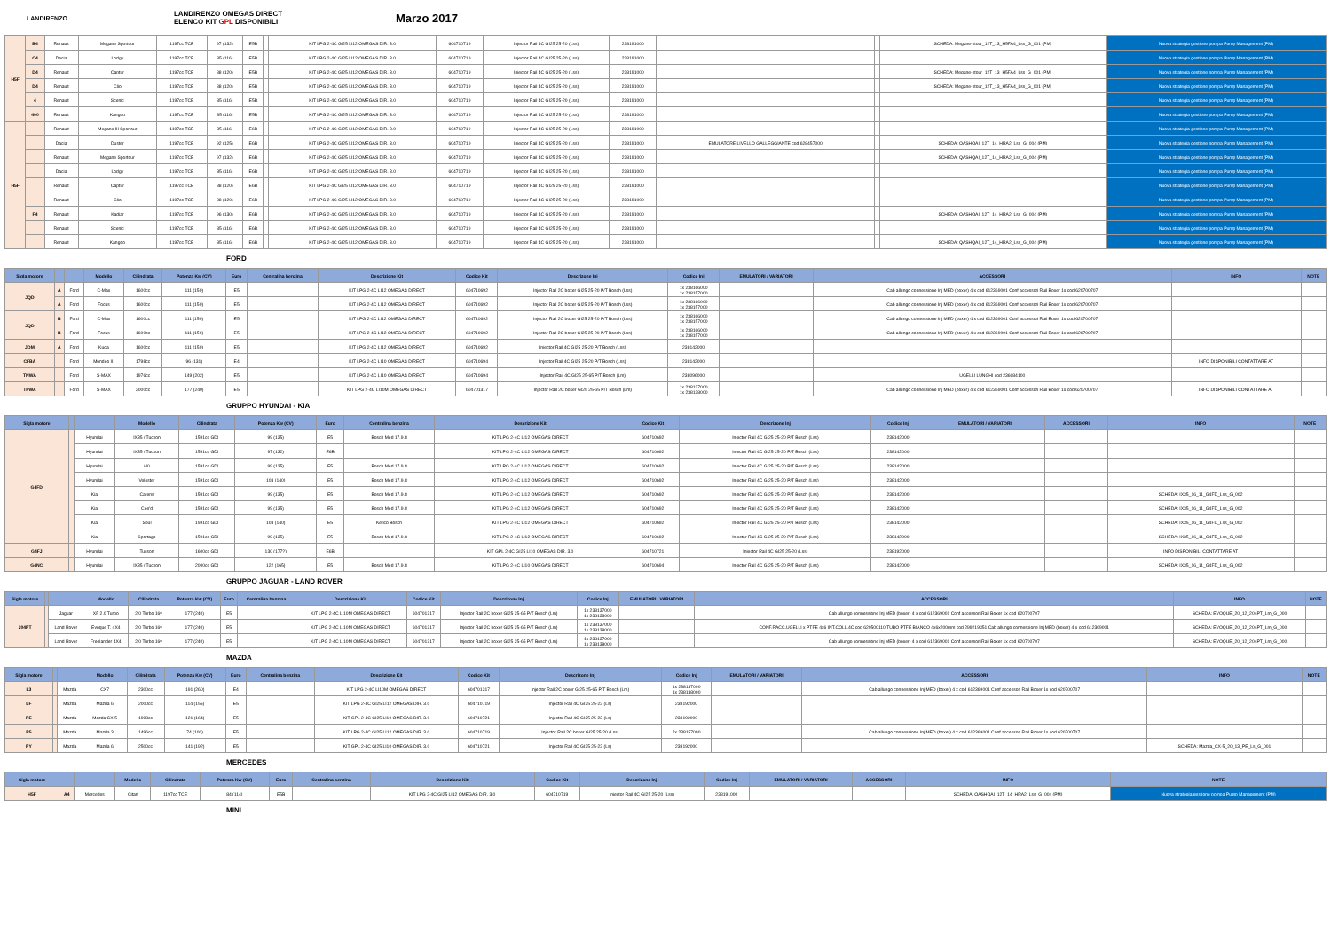LANDIRENZO
LANDIRENZO OMEGAS DIRECT
ELENCO KIT GPL DISPONIBILI
Marzo 2017
| H5F | B4 | Renault | Megane Sportour | 1197cc TCE | 97 (132) | E5B | | KIT LPG 2-4C GI25 LI12 OMEGAS DIR. 3.0 | 604710719 | Injector Rail 4C GI25 25-20 (Lss) | 238191000 | | | SCHEDA: Megane-stour_12T_13_H5FA4_Lss_G_001 (PM) | Nuova strategia gestione pompa Pump Management (PM) |
| | C4 | Dacia | Lodgy | 1197cc TCE | 85 (116) | E5B | | KIT LPG 2-4C GI25 LI12 OMEGAS DIR. 3.0 | 604710719 | Injector Rail 4C GI25 25-20 (Lss) | 238191000 | | | | Nuova strategia gestione pompa Pump Management (PM) |
| | D4 | Renault | Captur | 1197cc TCE | 88 (120) | E5B | | KIT LPG 2-4C GI25 LI12 OMEGAS DIR. 3.0 | 604710719 | Injector Rail 4C GI25 25-20 (Lss) | 238191000 | | | SCHEDA: Megane-stour_12T_13_H5FA4_Lss_G_001 (PM) | Nuova strategia gestione pompa Pump Management (PM) |
| | D4 | Renault | Clio | 1197cc TCE | 88 (120) | E5B | | KIT LPG 2-4C GI25 LI12 OMEGAS DIR. 3.0 | 604710719 | Injector Rail 4C GI25 25-20 (Lss) | 238191000 | | | SCHEDA: Megane-stour_12T_13_H5FA4_Lss_G_001 (PM) | Nuova strategia gestione pompa Pump Management (PM) |
| | 4 | Renault | Scenic | 1197cc TCE | 85 (116) | E5B | | KIT LPG 2-4C GI25 LI12 OMEGAS DIR. 3.0 | 604710719 | Injector Rail 4C GI25 25-20 (Lss) | 238191000 | | | | Nuova strategia gestione pompa Pump Management (PM) |
| | 400 | Renault | Kangoo | 1197cc TCE | 85 (116) | E5B | | KIT LPG 2-4C GI25 LI12 OMEGAS DIR. 3.0 | 604710719 | Injector Rail 4C GI25 25-20 (Lss) | 238191000 | | | | Nuova strategia gestione pompa Pump Management (PM) |
| H5F | | Renault | Megane III Sportour | 1197cc TCE | 85 (116) | E6B | | KIT LPG 2-4C GI25 LI12 OMEGAS DIR. 3.0 | 604710719 | Injector Rail 4C GI25 25-20 (Lss) | 238191000 | | | | Nuova strategia gestione pompa Pump Management (PM) |
| | | Dacia | Duster | 1197cc TCE | 92 (125) | E6B | | KIT LPG 2-4C GI25 LI12 OMEGAS DIR. 3.0 | 604710719 | Injector Rail 4C GI25 25-20 (Lss) | 238191000 | EMULATORE LIVELLO GALLEGGIANTE cod 628457000 | | SCHEDA: QASHQAI_12T_14_HRA2_Lss_G_004 (PM) | Nuova strategia gestione pompa Pump Management (PM) |
| | | Renault | Megane Sportour | 1197cc TCE | 97 (132) | E6B | | KIT LPG 2-4C GI25 LI12 OMEGAS DIR. 3.0 | 604710719 | Injector Rail 4C GI25 25-20 (Lss) | 238191000 | | | SCHEDA: QASHQAI_12T_14_HRA2_Lss_G_004 (PM) | Nuova strategia gestione pompa Pump Management (PM) |
| | | Dacia | Lodgy | 1197cc TCE | 85 (116) | E6B | | KIT LPG 2-4C GI25 LI12 OMEGAS DIR. 3.0 | 604710719 | Injector Rail 4C GI25 25-20 (Lss) | 238191000 | | | | Nuova strategia gestione pompa Pump Management (PM) |
| | | Renault | Captur | 1197cc TCE | 88 (120) | E6B | | KIT LPG 2-4C GI25 LI12 OMEGAS DIR. 3.0 | 604710719 | Injector Rail 4C GI25 25-20 (Lss) | 238191000 | | | | Nuova strategia gestione pompa Pump Management (PM) |
| | | Renault | Clio | 1197cc TCE | 88 (120) | E6B | | KIT LPG 2-4C GI25 LI12 OMEGAS DIR. 3.0 | 604710719 | Injector Rail 4C GI25 25-20 (Lss) | 238191000 | | | | Nuova strategia gestione pompa Pump Management (PM) |
| | F4 | Renault | Kadjar | 1197cc TCE | 96 (130) | E6B | | KIT LPG 2-4C GI25 LI12 OMEGAS DIR. 3.0 | 604710719 | Injector Rail 4C GI25 25-20 (Lss) | 238191000 | | | SCHEDA: QASHQAI_12T_14_HRA2_Lss_G_004 (PM) | Nuova strategia gestione pompa Pump Management (PM) |
| | | Renault | Scenic | 1197cc TCE | 85 (116) | E6B | | KIT LPG 2-4C GI25 LI12 OMEGAS DIR. 3.0 | 604710719 | Injector Rail 4C GI25 25-20 (Lss) | 238191000 | | | | Nuova strategia gestione pompa Pump Management (PM) |
| | | Renault | Kangoo | 1197cc TCE | 85 (116) | E6B | | KIT LPG 2-4C GI25 LI12 OMEGAS DIR. 3.0 | 604710719 | Injector Rail 4C GI25 25-20 (Lss) | 238191000 | | | SCHEDA: QASHQAI_12T_14_HRA2_Lss_G_004 (PM) | Nuova strategia gestione pompa Pump Management (PM) |
FORD
| Sigla motore | | | Modello | Cilindrata | Potenza Kw (CV) | Euro | Centralina benzina | Descrizione Kit | Codice Kit | Descrizone Inj | Codice Inj | EMULATORI / VARIATORI | ACCESSORI | INFO | NOTE |
| --- | --- | --- | --- | --- | --- | --- | --- | --- | --- | --- | --- | --- | --- | --- | --- |
| JQD | A | Ford | C-Max | 1600cc | 111 (150) | E5 | | KIT LPG 2-4C LI12 OMEGAS DIRECT | 604710692 | Injector Rail 2C boxer GI25 25-20 P/T Bosch (Lss) | 1x 238166000 1x 238157000 | | Cab allungo connessione Inj MED (boxer) 4 x cod 612369001 Conf accessori Rail Boxer 1x cod 620700707 | | |
| | A | Ford | Focus | 1600cc | 111 (150) | E5 | | KIT LPG 2-4C LI12 OMEGAS DIRECT | 604710692 | Injector Rail 2C boxer GI25 25-20 P/T Bosch (Lss) | 1x 238166000 1x 238157000 | | Cab allungo connessione Inj MED (boxer) 4 x cod 612369001 Conf accessori Rail Boxer 1x cod 620700707 | | |
| JQD | B | Ford | C-Max | 1600cc | 111 (150) | E5 | | KIT LPG 2-4C LI12 OMEGAS DIRECT | 604710692 | Injector Rail 2C boxer GI25 25-20 P/T Bosch (Lss) | 1x 238166000 1x 238157000 | | Cab allungo connessione Inj MED (boxer) 4 x cod 612369001 Conf accessori Rail Boxer 1x cod 620700707 | | |
| | B | Ford | Focus | 1600cc | 111 (150) | E5 | | KIT LPG 2-4C LI12 OMEGAS DIRECT | 604710692 | Injector Rail 2C boxer GI25 25-20 P/T Bosch (Lss) | 1x 238166000 1x 238157000 | | Cab allungo connessione Inj MED (boxer) 4 x cod 612369001 Conf accessori Rail Boxer 1x cod 620700707 | | |
| JQM | A | Ford | Kuga | 1600cc | 111 (150) | E5 | | KIT LPG 2-4C LI12 OMEGAS DIRECT | 604710692 | Injector Rail 4C GI25 25-20 P/T Bosch (Lss) | 238142000 | | | | |
| CFBA | | Ford | Mondeo III | 1798cc | 96 (131) | E4 | | KIT LPG 2-4C LI10 OMEGAS DIRECT | 604710694 | Injector Rail 4C GI25 25-20 P/T Bosch (Lss) | 238142000 | | | INFO DISPONIBILI CONTATTARE AT | |
| TNWA | | Ford | S-MAX | 1976cc | 149 (202) | E5 | | KIT LPG 2-4C LI10 OMEGAS DIRECT | 604710694 | Injector Rail 4C GI25 25-65 P/T Bosch (Lm) | 238096000 | | UGELLI LUNGHI cod 236684100 | | |
| TPWA | | Ford | S-MAX | 2000cc | 177 (240) | E5 | | KIT LPG 2-4C LI10M OMEGAS DIRECT | 604701317 | Injector Rail 2C boxer GI25 25-65 P/T Bosch (Lm) | 1x 238137000 1x 238138000 | | Cab allungo connessione Inj MED (boxer) 4 x cod 612369001 Conf accessori Rail Boxer 1x cod 620700707 | INFO DISPONIBILI CONTATTARE AT | |
GRUPPO HYUNDAI - KIA
| Sigla motore | | | Modello | Cilindrata | Potenza Kw (CV) | Euro | Centralina benzina | Descrizione Kit | Codice Kit | Descrizone Inj | Codice Inj | EMULATORI / VARIATORI | ACCESSORI | INFO | NOTE |
| --- | --- | --- | --- | --- | --- | --- | --- | --- | --- | --- | --- | --- | --- | --- | --- |
| G4FD | | Hyundai | IX35 / Tucson | 1591cc GDI | 99 (135) | E5 | Bosch Med 17.9.8 | KIT LPG 2-4C LI12 OMEGAS DIRECT | 604710692 | Injector Rail 4C GI25 25-20 P/T Bosch (Lss) | 238142000 | | | | |
| | | Hyundai | IX35 / Tucson | 1591cc GDI | 97 (132) | E6B | | KIT LPG 2-4C LI12 OMEGAS DIRECT | 604710692 | Injector Rail 4C GI25 25-20 P/T Bosch (Lss) | 238142000 | | | | |
| | | Hyundai | i40 | 1591cc GDI | 99 (135) | E5 | Bosch Med 17.9.8 | KIT LPG 2-4C LI12 OMEGAS DIRECT | 604710692 | Injector Rail 4C GI25 25-20 P/T Bosch (Lss) | 238142000 | | | | |
| | | Hyundai | Veloster | 1591cc GDI | 103 (140) | E5 | Bosch Med 17.9.8 | KIT LPG 2-4C LI12 OMEGAS DIRECT | 604710692 | Injector Rail 4C GI25 25-20 P/T Bosch (Lss) | 238142000 | | | | |
| | | Kia | Carens | 1591cc GDI | 99 (135) | E5 | Bosch Med 17.9.8 | KIT LPG 2-4C LI12 OMEGAS DIRECT | 604710692 | Injector Rail 4C GI25 25-20 P/T Bosch (Lss) | 238142000 | | | SCHEDA: IX35_16_11_G4FD_Lss_G_002 | |
| | | Kia | Cee'd | 1591cc GDI | 99 (135) | E5 | Bosch Med 17.9.8 | KIT LPG 2-4C LI12 OMEGAS DIRECT | 604710692 | Injector Rail 4C GI25 25-20 P/T Bosch (Lss) | 238142000 | | | SCHEDA: IX35_16_11_G4FD_Lss_G_002 | |
| | | Kia | Soul | 1591cc GDI | 103 (140) | E5 | Kefico Bosch | KIT LPG 2-4C LI12 OMEGAS DIRECT | 604710692 | Injector Rail 4C GI25 25-20 P/T Bosch (Lss) | 238142000 | | | SCHEDA: IX35_16_11_G4FD_Lss_G_002 | |
| | | Kia | Sportage | 1591cc GDI | 99 (135) | E5 | Bosch Med 17.9.8 | KIT LPG 2-4C LI12 OMEGAS DIRECT | 604710692 | Injector Rail 4C GI25 25-20 P/T Bosch (Lss) | 238142000 | | | SCHEDA: IX35_16_11_G4FD_Lss_G_002 | |
| G4FJ | | Hyundai | Tucson | 1600cc GDI | 130 (177?) | E6B | | KIT GPL 2-4C GI25 LI10 OMEGAS DIR. 3.0 | 604710721 | Injector Rail 4C GI25 25-20 (Lss) | 238192000 | | | INFO DISPONIBILI CONTATTARE AT | |
| G4NC | | Hyundai | IX35 / Tucson | 2000cc GDI | 122 (165) | E5 | Bosch Med 17.9.8 | KIT LPG 2-4C LI10 OMEGAS DIRECT | 604710694 | Injector Rail 4C GI25 25-20 P/T Bosch (Lss) | 238142000 | | | SCHEDA: IX35_16_11_G4FD_Lss_G_002 | |
GRUPPO JAGUAR - LAND ROVER
| Sigla motore | | | Modello | Cilindrata | Potenza Kw (CV) | Euro | Centralina benzina | Descrizione Kit | Codice Kit | Descrizone Inj | Codice Inj | EMULATORI / VARIATORI | ACCESSORI | INFO | NOTE |
| --- | --- | --- | --- | --- | --- | --- | --- | --- | --- | --- | --- | --- | --- | --- | --- |
| 204PT | | Jaguar | XF 2.0 Turbo | 2,0 Turbo 16v | 177 (240) | E5 | | KIT LPG 2-4C LI10M OMEGAS DIRECT | 604701317 | Injector Rail 2C boxer GI25 25-65 P/T Bosch (Lm) | 1x 238137000 1x 238138000 | | Cab allungo connessione Inj MED (boxer) 4 x cod 612369001 Conf accessori Rail Boxer 1x cod 620700707 | SCHEDA: EVOQUE_20_12_204PT_Lm_G_000 | |
| | | Land Rover | Evoque T. 4X4 | 2,0 Turbo 16v | 177 (240) | E5 | | KIT LPG 2-4C LI10M OMEGAS DIRECT | 604701317 | Injector Rail 2C boxer GI25 25-65 P/T Bosch (Lm) | 1x 238137000 1x 238138000 | | CONF.RACC.UGELLI x PTFE 4x6 INT.COLL.4C cod 620500110 TUBO PTFE BIANCO 4x6x200mm cod 299219351 Cab allungo connessione Inj MED (boxer) 4 x cod 612369001 | SCHEDA: EVOQUE_20_12_204PT_Lm_G_000 | |
| | | Land Rover | Freelander 4X4 | 2,0 Turbo 16v | 177 (240) | E5 | | KIT LPG 2-4C LI10M OMEGAS DIRECT | 604701317 | Injector Rail 2C boxer GI25 25-65 P/T Bosch (Lm) | 1x 238137000 1x 238138000 | | Cab allungo connessione Inj MED (boxer) 4 x cod 612369001 Conf accessori Rail Boxer 1x cod 620700707 | SCHEDA: EVOQUE_20_12_204PT_Lm_G_000 | |
MAZDA
| Sigla motore | | | Modello | Cilindrata | Potenza Kw (CV) | Euro | Centralina benzina | Descrizione Kit | Codice Kit | Descrizone Inj | Codice Inj | EMULATORI / VARIATORI | ACCESSORI | INFO | NOTE |
| --- | --- | --- | --- | --- | --- | --- | --- | --- | --- | --- | --- | --- | --- | --- | --- |
| L3 | | Mazda | CX7 | 2300cc | 191 (260) | E4 | | KIT LPG 2-4C LI10M OMEGAS DIRECT | 604701317 | Injector Rail 2C boxer GI25 25-65 P/T Bosch (Lm) | 1x 238137000 1x 238138000 | | Cab allungo connessione Inj MED (boxer) 4 x cod 612369001 Conf accessori Rail Boxer 1x cod 620700707 | | |
| LF | | Mazda | Mazda 6 | 2000cc | 114 (155) | E5 | | KIT LPG 2-4C GI25 LI12 OMEGAS DIR. 3.0 | 604710719 | Injector Rail 4C GI25 25-22 (Ls) | 238192000 | | | | |
| PE | | Mazda | Mazda CX-5 | 1998cc | 121 (164) | E5 | | KIT GPL 2-4C GI25 LI10 OMEGAS DIR. 3.0 | 604710721 | Injector Rail 4C GI25 25-22 (Ls) | 238192000 | | | | |
| P5 | | Mazda | Mazda 3 | 1496cc | 74 (100) | E5 | | KIT LPG 2-4C GI25 LI12 OMEGAS DIR. 3.0 | 604710719 | Injector Rail 2C boxer GI25 25-20 (Lss) | 2x 238157000 | | Cab allungo connessione Inj MED (boxer) 4 x cod 612369001 Conf accessori Rail Boxer 1x cod 620700707 | | |
| PY | | Mazda | Mazda 6 | 2500cc | 141 (192) | E5 | | KIT GPL 2-4C GI25 LI10 OMEGAS DIR. 3.0 | 604710721 | Injector Rail 4C GI25 25-22 (Ls) | 238192000 | | | SCHEDA: Mazda_CX-5_20_13_PE_Ls_G_001 | |
MERCEDES
| Sigla motore | | | Modello | Cilindrata | Potenza Kw (CV) | Euro | Centralina benzina | Descrizione Kit | Codice Kit | Descrizone Inj | Codice Inj | EMULATORI / VARIATORI | ACCESSORI | INFO | NOTE |
| --- | --- | --- | --- | --- | --- | --- | --- | --- | --- | --- | --- | --- | --- | --- | --- |
| H5F | A4 | Mercedes | Citan | 1197cc TCE | 84 (114) | E5B | | KIT LPG 2-4C GI25 LI12 OMEGAS DIR. 3.0 | 604710719 | Injector Rail 4C GI25 25-20 (Lss) | 238191000 | | | SCHEDA: QASHQAI_12T_14_HRA2_Lss_G_004 (PM) | Nuova strategia gestione pompa Pump Management (PM) |
MINI